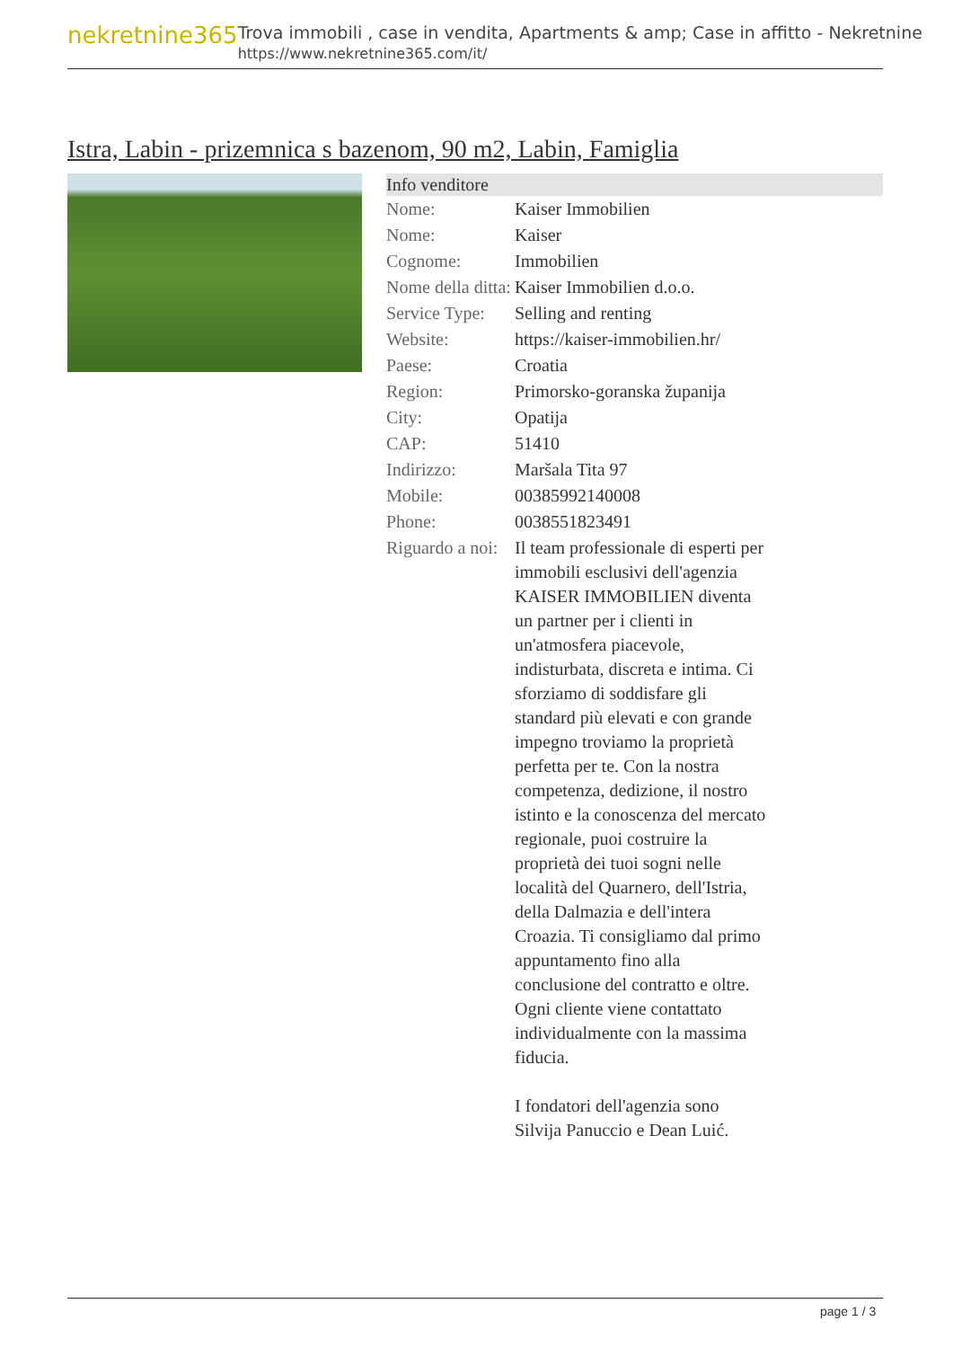nekretnine365
Trova immobili , case in vendita, Apartments & amp; Case in affitto - Nekretnine
https://www.nekretnine365.com/it/
Istra, Labin - prizemnica s bazenom, 90 m2, Labin, Famiglia
| Info venditore | |
| --- | --- |
| Nome: | Kaiser Immobilien |
| Nome: | Kaiser |
| Cognome: | Immobilien |
| Nome della ditta: | Kaiser Immobilien d.o.o. |
| Service Type: | Selling and renting |
| Website: | https://kaiser-immobilien.hr/ |
| Paese: | Croatia |
| Region: | Primorsko-goranska županija |
| City: | Opatija |
| CAP: | 51410 |
| Indirizzo: | Maršala Tita 97 |
| Mobile: | 00385992140008 |
| Phone: | 0038551823491 |
| Riguardo a noi: | Il team professionale di esperti per immobili esclusivi dell'agenzia KAISER IMMOBILIEN diventa un partner per i clienti in un'atmosfera piacevole, indisturbata, discreta e intima. Ci sforziamo di soddisfare gli standard più elevati e con grande impegno troviamo la proprietà perfetta per te. Con la nostra competenza, dedizione, il nostro istinto e la conoscenza del mercato regionale, puoi costruire la proprietà dei tuoi sogni nelle località del Quarnero, dell'Istria, della Dalmazia e dell'intera Croazia. Ti consigliamo dal primo appuntamento fino alla conclusione del contratto e oltre. Ogni cliente viene contattato individualmente con la massima fiducia. I fondatori dell'agenzia sono Silvija Panuccio e Dean Luić. |
page 1 / 3